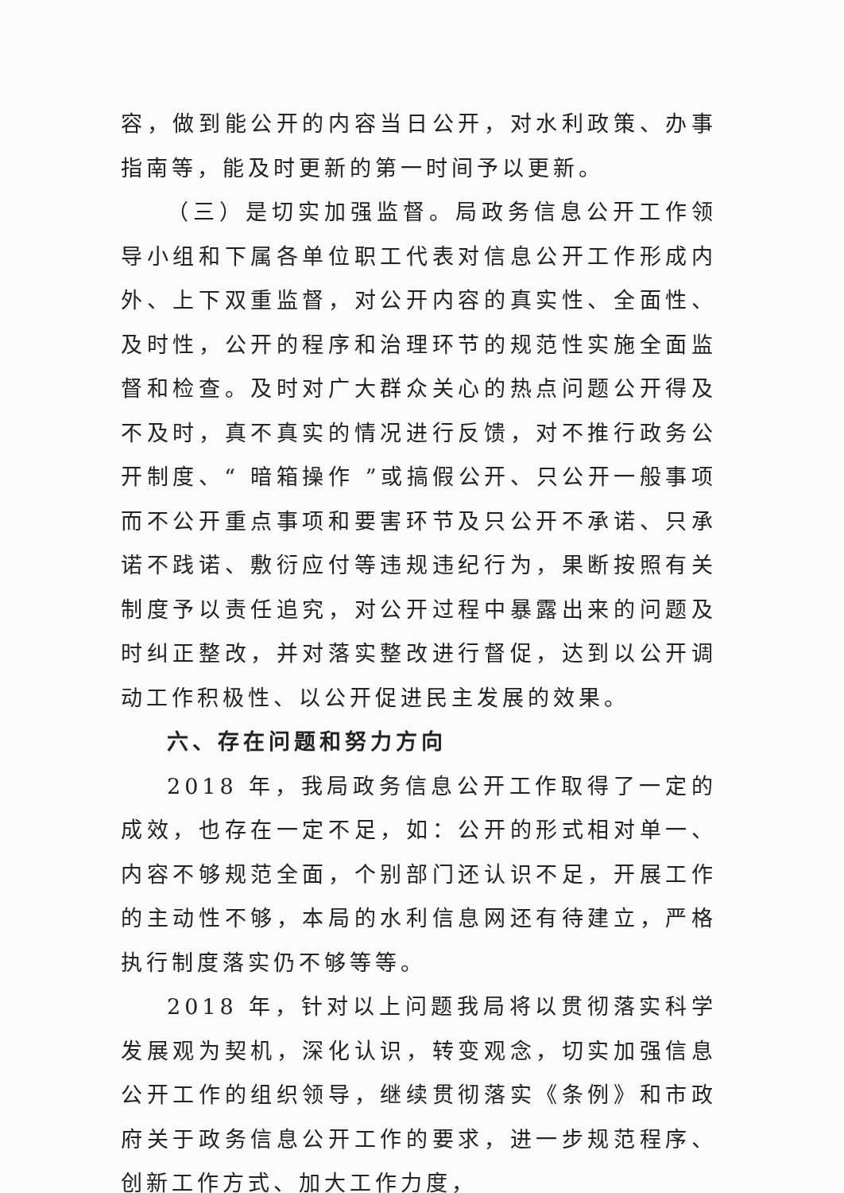容，做到能公开的内容当日公开，对水利政策、办事指南等，能及时更新的第一时间予以更新。
（三）是切实加强监督。局政务信息公开工作领导小组和下属各单位职工代表对信息公开工作形成内外、上下双重监督，对公开内容的真实性、全面性、及时性，公开的程序和治理环节的规范性实施全面监督和检查。及时对广大群众关心的热点问题公开得及不及时，真不真实的情况进行反馈，对不推行政务公开制度、“ 暗箱操作 ”或搞假公开、只公开一般事项而不公开重点事项和要害环节及只公开不承诺、只承诺不践诺、敷衍应付等违规违纪行为，果断按照有关制度予以责任追究，对公开过程中暴露出来的问题及时纠正整改，并对落实整改进行督促，达到以公开调动工作积极性、以公开促进民主发展的效果。
六、存在问题和努力方向
2018 年，我局政务信息公开工作取得了一定的成效，也存在一定不足，如：公开的形式相对单一、内容不够规范全面，个别部门还认识不足，开展工作的主动性不够，本局的水利信息网还有待建立，严格执行制度落实仍不够等等。
2018 年，针对以上问题我局将以贯彻落实科学发展观为契机，深化认识，转变观念，切实加强信息公开工作的组织领导，继续贯彻落实《条例》和市政府关于政务信息公开工作的要求，进一步规范程序、创新工作方式、加大工作力度，